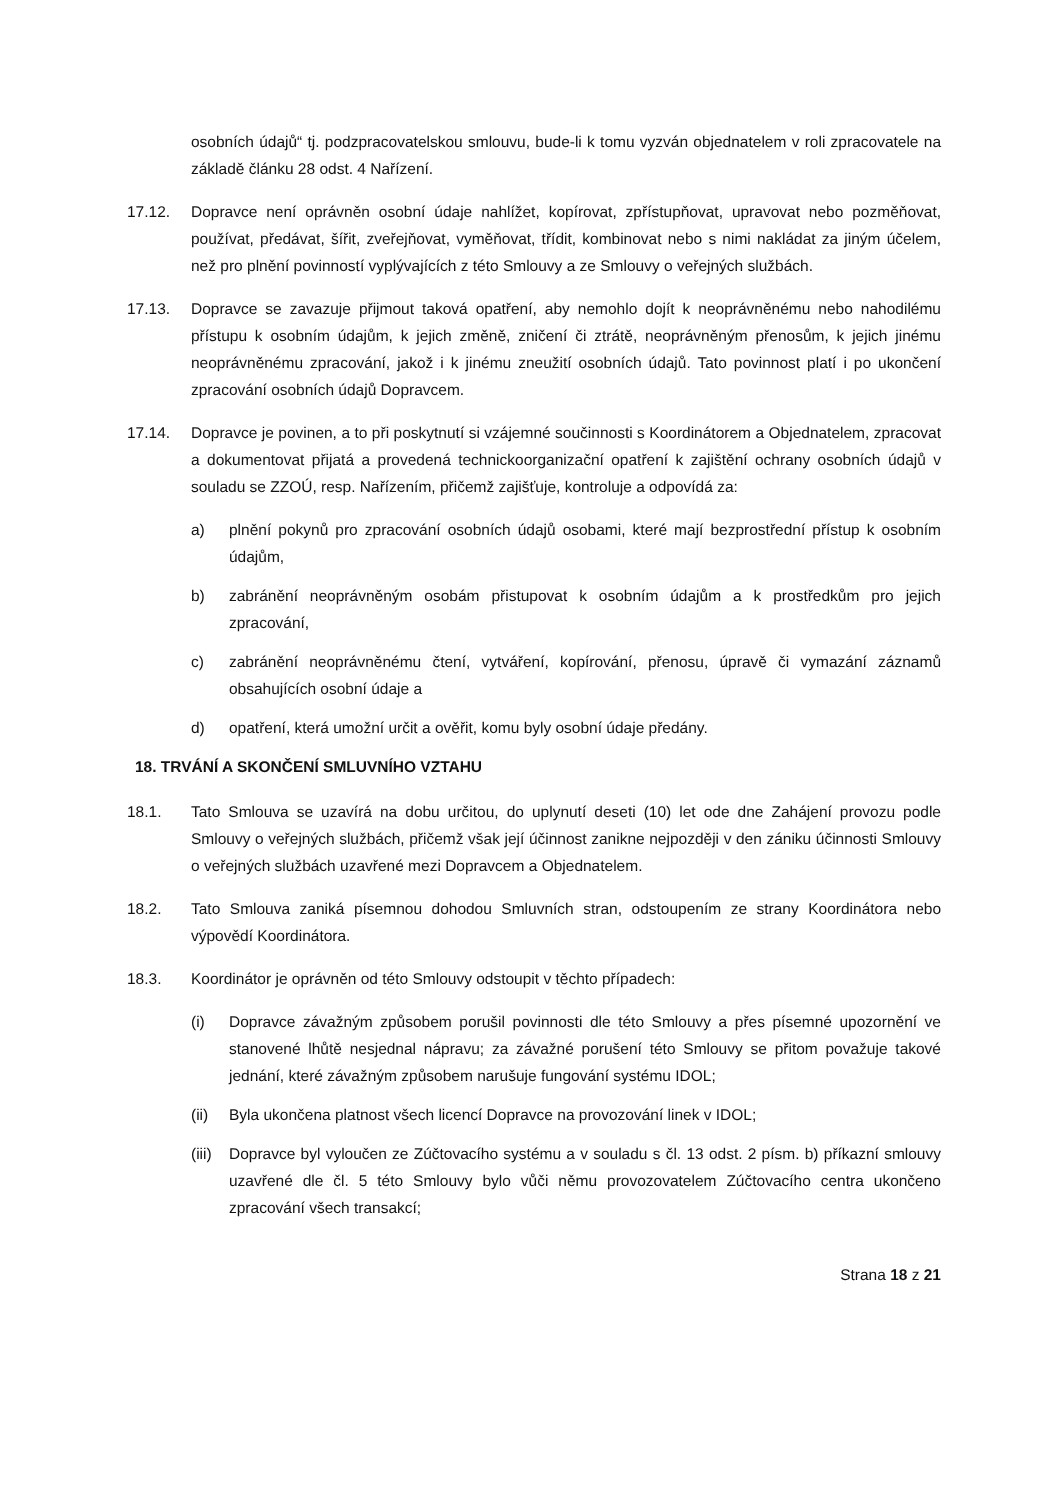osobních údajů“ tj. podzpracovatelskou smlouvu, bude-li k tomu vyzván objednatelem v roli zpracovatele na základě článku 28 odst. 4 Nařízení.
17.12. Dopravce není oprávněn osobní údaje nahlížet, kopírovat, zpřístupňovat, upravovat nebo pozměňovat, používat, předávat, šířit, zveřejňovat, vyměňovat, třídit, kombinovat nebo s nimi nakládat za jiným účelem, než pro plnění povinností vyplývajících z této Smlouvy a ze Smlouvy o veřejných službách.
17.13. Dopravce se zavazuje přijmout taková opatření, aby nemohlo dojít k neoprávněnému nebo nahodilému přístupu k osobním údajům, k jejich změně, zničení či ztrátě, neoprávněným přenosům, k jejich jinému neoprávněnému zpracování, jakož i k jinému zneužití osobních údajů. Tato povinnost platí i po ukončení zpracování osobních údajů Dopravcem.
17.14. Dopravce je povinen, a to při poskytnutí si vzájemné součinnosti s Koordinátorem a Objednatelem, zpracovat a dokumentovat přijatá a provedená technickoorganizační opatření k zajištění ochrany osobních údajů v souladu se ZZOÚ, resp. Nařízením, přičemž zajišťuje, kontroluje a odpovídá za:
a) plnění pokynů pro zpracování osobních údajů osobami, které mají bezprostřední přístup k osobním údajům,
b) zabránění neoprávněným osobám přistupovat k osobním údajům a k prostředkům pro jejich zpracování,
c) zabránění neoprávněnému čtení, vytváření, kopírování, přenosu, úpravě či vymazání záznamů obsahujících osobní údaje a
d) opatření, která umožní určit a ověřit, komu byly osobní údaje předány.
18. TRVÁNÍ A SKONČENÍ SMLUVNÍHO VZTAHU
18.1. Tato Smlouva se uzavírá na dobu určitou, do uplynutí deseti (10) let ode dne Zahájení provozu podle Smlouvy o veřejných službách, přičemž však její účinnost zanikne nejpozději v den zániku účinnosti Smlouvy o veřejných službách uzavřené mezi Dopravcem a Objednatelem.
18.2. Tato Smlouva zaniká písemnou dohodou Smluvních stran, odstoupením ze strany Koordinátora nebo výpovědí Koordinátora.
18.3. Koordinátor je oprávněn od této Smlouvy odstoupit v těchto případech:
(i) Dopravce závažným způsobem porušil povinnosti dle této Smlouvy a přes písemné upozornění ve stanovené lhůtě nesjednal nápravu; za závažné porušení této Smlouvy se přitom považuje takové jednání, které závažným způsobem narušuje fungování systému IDOL;
(ii) Byla ukončena platnost všech licencí Dopravce na provozování linek v IDOL;
(iii)
Dopravce byl vyloučen ze Zúčtovacího systému a v souladu s čl. 13 odst. 2 písm. b) příkazní smlouvy uzavřené dle čl. 5 této Smlouvy bylo vůči němu provozovatelem Zúčtovacího centra ukončeno zpracování všech transakcí;
Strana 18 z 21